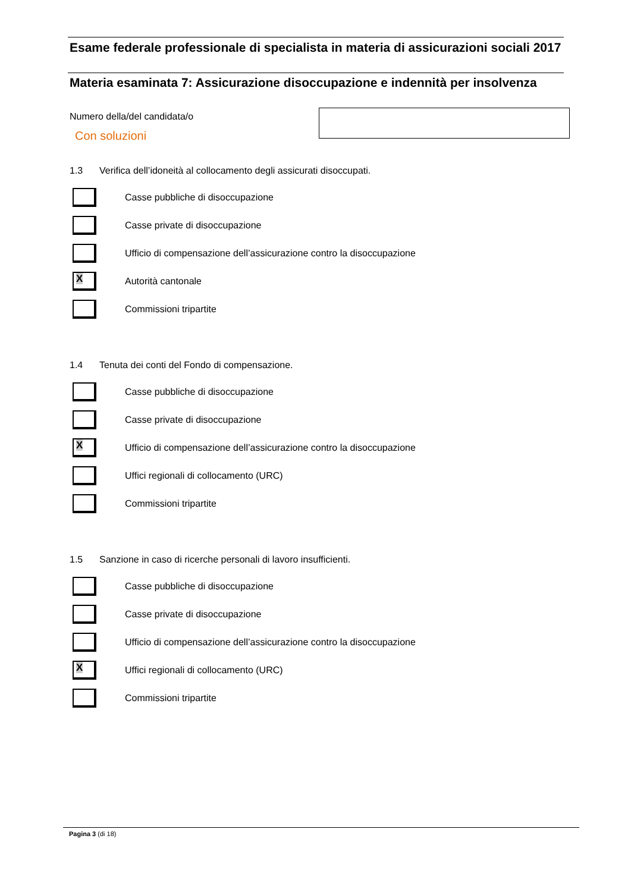Esame federale professionale di specialista in materia di assicurazioni sociali 2017
Materia esaminata 7: Assicurazione disoccupazione e indennità per insolvenza
Numero della/del candidata/o
Con soluzioni
1.3 Verifica dell’idoneità al collocamento degli assicurati disoccupati.
Casse pubbliche di disoccupazione
Casse private di disoccupazione
Ufficio di compensazione dell’assicurazione contro la disoccupazione
X
Autorità cantonale
Commissioni tripartite
1.4 Tenuta dei conti del Fondo di compensazione.
Casse pubbliche di disoccupazione
Casse private di disoccupazione
X
Ufficio di compensazione dell’assicurazione contro la disoccupazione
Uffici regionali di collocamento (URC)
Commissioni tripartite
1.5 Sanzione in caso di ricerche personali di lavoro insufficienti.
Casse pubbliche di disoccupazione
Casse private di disoccupazione
Ufficio di compensazione dell’assicurazione contro la disoccupazione
X
Uffici regionali di collocamento (URC)
Commissioni tripartite
Pagina 3 (di 18)